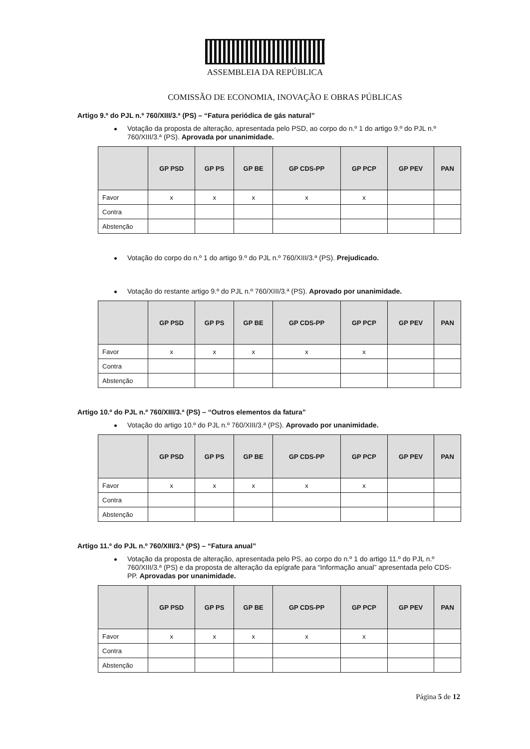ASSEMBLEIA DA REPÚBLICA
COMISSÃO DE ECONOMIA, INOVAÇÃO E OBRAS PÚBLICAS
Artigo 9.º do PJL n.º 760/XIII/3.ª (PS) – “Fatura periódica de gás natural”
Votação da proposta de alteração, apresentada pelo PSD, ao corpo do n.º 1 do artigo 9.º do PJL n.º 760/XIII/3.ª (PS). Aprovada por unanimidade.
| | GP PSD | GP PS | GP BE | GP CDS-PP | GP PCP | GP PEV | PAN |
| --- | --- | --- | --- | --- | --- | --- | --- |
| Favor | x | x | x | x | x | | |
| Contra | | | | | | | |
| Abstenção | | | | | | | |
Votação do corpo do n.º 1 do artigo 9.º do PJL n.º 760/XIII/3.ª (PS). Prejudicado.
Votação do restante artigo 9.º do PJL n.º 760/XIII/3.ª (PS). Aprovado por unanimidade.
| | GP PSD | GP PS | GP BE | GP CDS-PP | GP PCP | GP PEV | PAN |
| --- | --- | --- | --- | --- | --- | --- | --- |
| Favor | x | x | x | x | x | | |
| Contra | | | | | | | |
| Abstenção | | | | | | | |
Artigo 10.º do PJL n.º 760/XIII/3.ª (PS) – “Outros elementos da fatura”
Votação do artigo 10.º do PJL n.º 760/XIII/3.ª (PS). Aprovado por unanimidade.
| | GP PSD | GP PS | GP BE | GP CDS-PP | GP PCP | GP PEV | PAN |
| --- | --- | --- | --- | --- | --- | --- | --- |
| Favor | x | x | x | x | x | | |
| Contra | | | | | | | |
| Abstenção | | | | | | | |
Artigo 11.º do PJL n.º 760/XIII/3.ª (PS) – “Fatura anual”
Votação da proposta de alteração, apresentada pelo PS, ao corpo do n.º 1 do artigo 11.º do PJL n.º 760/XIII/3.ª (PS) e da proposta de alteração da epígrafe para “Informação anual” apresentada pelo CDS-PP. Aprovadas por unanimidade.
| | GP PSD | GP PS | GP BE | GP CDS-PP | GP PCP | GP PEV | PAN |
| --- | --- | --- | --- | --- | --- | --- | --- |
| Favor | x | x | x | x | x | | |
| Contra | | | | | | | |
| Abstenção | | | | | | | |
Página 5 de 12